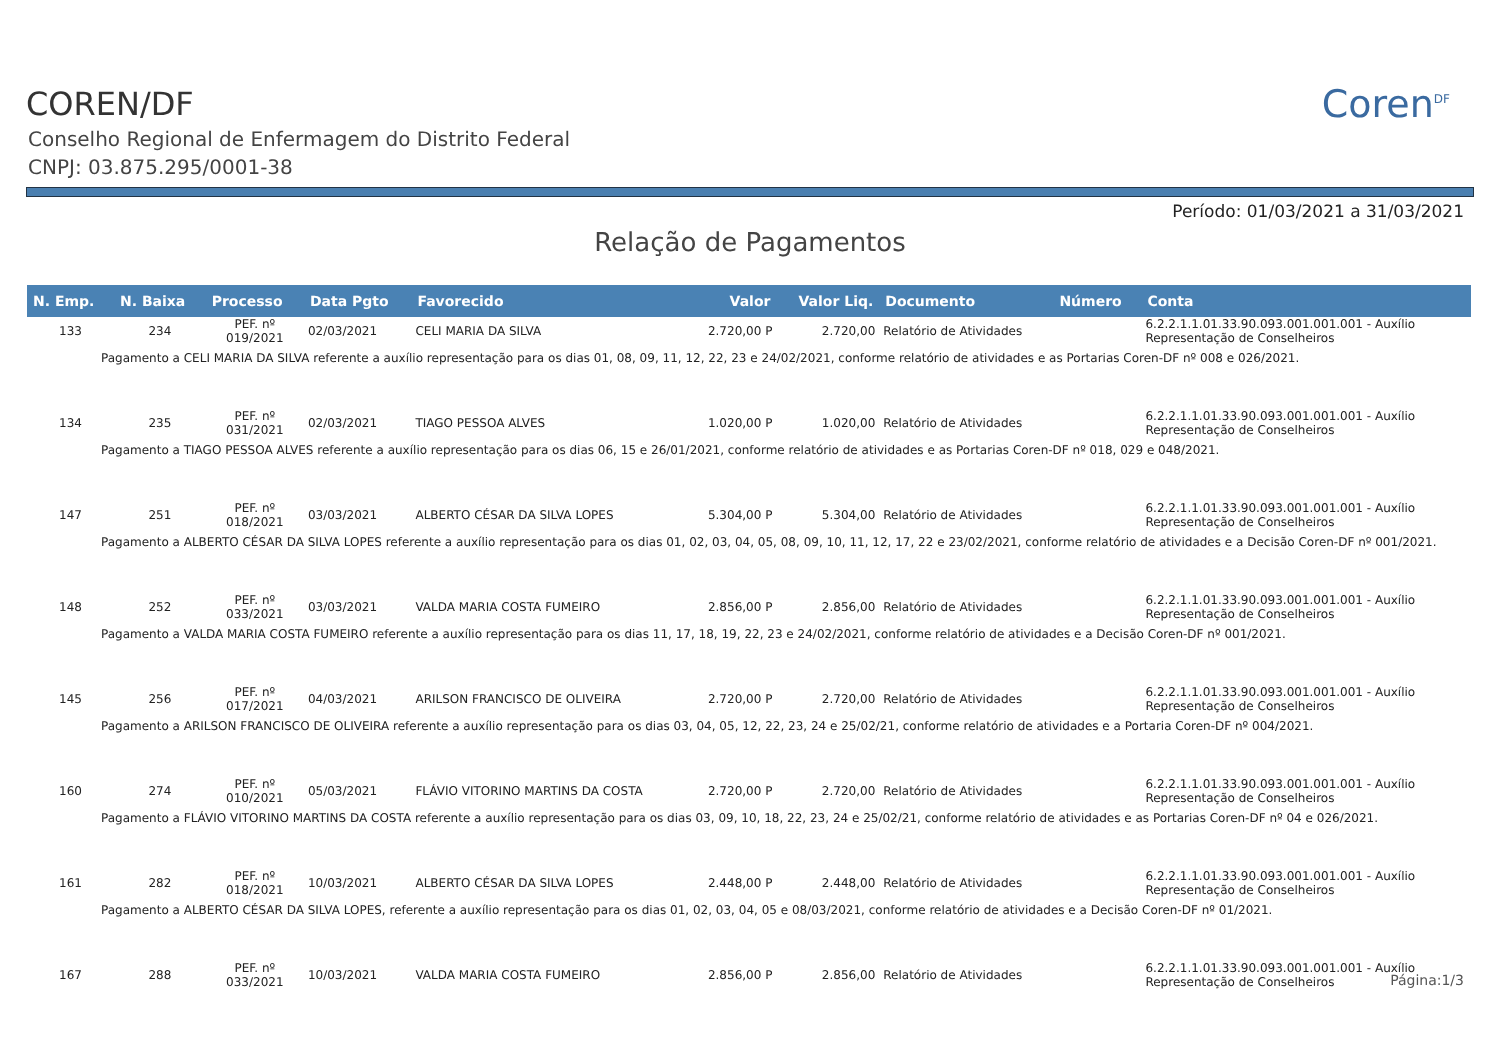COREN/DF
Conselho Regional de Enfermagem do Distrito Federal
CNPJ: 03.875.295/0001-38
Coren<sup>DF</sup>
Período: 01/03/2021 a 31/03/2021
Relação de Pagamentos
| N. Emp. | N. Baixa | Processo | Data Pgto | Favorecido | Valor | Valor Liq. | Documento | Número | Conta |
| --- | --- | --- | --- | --- | --- | --- | --- | --- | --- |
| 133 | 234 | PEF. nº 019/2021 | 02/03/2021 | CELI MARIA DA SILVA | 2.720,00 P | 2.720,00 | Relatório de Atividades | | 6.2.2.1.1.01.33.90.093.001.001.001 - Auxílio Representação de Conselheiros |
| Pagamento a CELI MARIA DA SILVA referente a auxílio representação para os dias 01, 08, 09, 11, 12, 22, 23 e 24/02/2021, conforme relatório de atividades e as Portarias Coren-DF nº 008 e 026/2021. | | | | | | | | | |
| 134 | 235 | PEF. nº 031/2021 | 02/03/2021 | TIAGO PESSOA ALVES | 1.020,00 P | 1.020,00 | Relatório de Atividades | | 6.2.2.1.1.01.33.90.093.001.001.001 - Auxílio Representação de Conselheiros |
| Pagamento a TIAGO PESSOA ALVES referente a auxílio representação para os dias 06, 15 e 26/01/2021, conforme relatório de atividades e as Portarias Coren-DF nº 018, 029 e 048/2021. | | | | | | | | | |
| 147 | 251 | PEF. nº 018/2021 | 03/03/2021 | ALBERTO CÉSAR DA SILVA LOPES | 5.304,00 P | 5.304,00 | Relatório de Atividades | | 6.2.2.1.1.01.33.90.093.001.001.001 - Auxílio Representação de Conselheiros |
| Pagamento a ALBERTO CÉSAR DA SILVA LOPES referente a auxílio representação para os dias 01, 02, 03, 04, 05, 08, 09, 10, 11, 12, 17, 22 e 23/02/2021, conforme relatório de atividades e a Decisão Coren-DF nº 001/2021. | | | | | | | | | |
| 148 | 252 | PEF. nº 033/2021 | 03/03/2021 | VALDA MARIA COSTA FUMEIRO | 2.856,00 P | 2.856,00 | Relatório de Atividades | | 6.2.2.1.1.01.33.90.093.001.001.001 - Auxílio Representação de Conselheiros |
| Pagamento a VALDA MARIA COSTA FUMEIRO referente a auxílio representação para os dias 11, 17, 18, 19, 22, 23 e 24/02/2021, conforme relatório de atividades e a Decisão Coren-DF nº 001/2021. | | | | | | | | | |
| 145 | 256 | PEF. nº 017/2021 | 04/03/2021 | ARILSON FRANCISCO DE OLIVEIRA | 2.720,00 P | 2.720,00 | Relatório de Atividades | | 6.2.2.1.1.01.33.90.093.001.001.001 - Auxílio Representação de Conselheiros |
| Pagamento a ARILSON FRANCISCO DE OLIVEIRA referente a auxílio representação para os dias 03, 04, 05, 12, 22, 23, 24 e 25/02/21, conforme relatório de atividades e a Portaria Coren-DF nº 004/2021. | | | | | | | | | |
| 160 | 274 | PEF. nº 010/2021 | 05/03/2021 | FLÁVIO VITORINO MARTINS DA COSTA | 2.720,00 P | 2.720,00 | Relatório de Atividades | | 6.2.2.1.1.01.33.90.093.001.001.001 - Auxílio Representação de Conselheiros |
| Pagamento a FLÁVIO VITORINO MARTINS DA COSTA referente a auxílio representação para os dias 03, 09, 10, 18, 22, 23, 24 e 25/02/21, conforme relatório de atividades e as Portarias Coren-DF nº 04 e 026/2021. | | | | | | | | | |
| 161 | 282 | PEF. nº 018/2021 | 10/03/2021 | ALBERTO CÉSAR DA SILVA LOPES | 2.448,00 P | 2.448,00 | Relatório de Atividades | | 6.2.2.1.1.01.33.90.093.001.001.001 - Auxílio Representação de Conselheiros |
| Pagamento a ALBERTO CÉSAR DA SILVA LOPES, referente a auxílio representação para os dias 01, 02, 03, 04, 05 e 08/03/2021, conforme relatório de atividades e a Decisão Coren-DF nº 01/2021. | | | | | | | | | |
| 167 | 288 | PEF. nº 033/2021 | 10/03/2021 | VALDA MARIA COSTA FUMEIRO | 2.856,00 P | 2.856,00 | Relatório de Atividades | | 6.2.2.1.1.01.33.90.093.001.001.001 - Auxílio Representação de Conselheiros |
Página:1/3